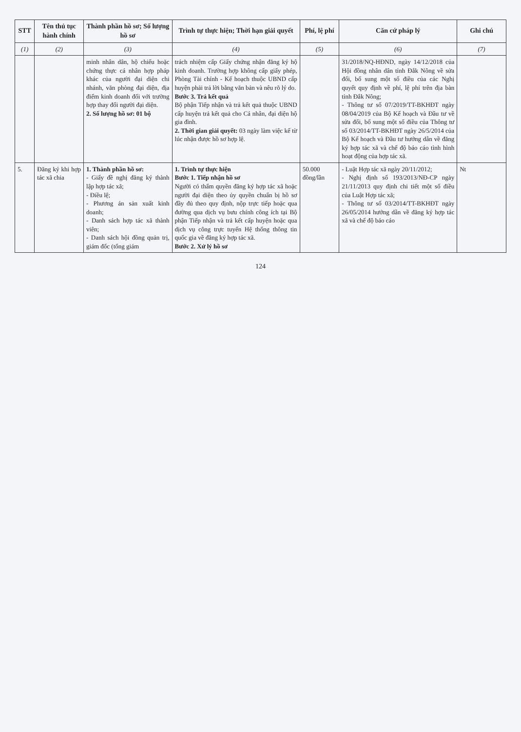| STT | Tên thủ tục hành chính | Thành phần hồ sơ; Số lượng hồ sơ | Trình tự thực hiện; Thời hạn giải quyết | Phí, lệ phí | Căn cứ pháp lý | Ghi chú |
| --- | --- | --- | --- | --- | --- | --- |
| (1) | (2) | (3) | (4) | (5) | (6) | (7) |
| | | minh nhân dân, hộ chiếu hoặc chứng thực cá nhân hợp pháp khác của người đại diện chi nhánh, văn phòng đại diện, địa điểm kinh doanh đối với trường hợp thay đổi người đại diện. 2. Số lượng hồ sơ: 01 bộ | trách nhiệm cấp Giấy chứng nhận đăng ký hộ kinh doanh. Trường hợp không cấp giấy phép, Phòng Tài chính - Kế hoạch thuộc UBND cấp huyện phải trả lời bằng văn bản và nêu rõ lý do. Bước 3. Trả kết quả Bộ phận Tiếp nhận và trả kết quả thuộc UBND cấp huyện trả kết quả cho Cá nhân, đại diện hộ gia đình. 2. Thời gian giải quyết: 03 ngày làm việc kể từ lúc nhận được hồ sơ hợp lệ. | | 31/2018/NQ-HĐND, ngày 14/12/2018 của Hội đồng nhân dân tỉnh Đắk Nông về sửa đổi, bổ sung một số điều của các Nghị quyết quy định về phí, lệ phí trên địa bàn tỉnh Đắk Nông; - Thông tư số 07/2019/TT-BKHĐT ngày 08/04/2019 của Bộ Kế hoạch và Đầu tư về sửa đổi, bổ sung một số điều của Thông tư số 03/2014/TT-BKHĐT ngày 26/5/2014 của Bộ Kế hoạch và Đầu tư hướng dẫn về đăng ký hợp tác xã và chế độ báo cáo tình hình hoạt động của hợp tác xã. | |
| 5. | Đăng ký khi hợp tác xã chia | 1. Thành phần hồ sơ: - Giấy đề nghị đăng ký thành lập hợp tác xã; - Điều lệ; - Phương án sản xuất kinh doanh; - Danh sách hợp tác xã thành viên; - Danh sách hội đồng quản trị, giám đốc (tổng giám | 1. Trình tự thực hiện Bước 1. Tiếp nhận hồ sơ Người có thẩm quyền đăng ký hợp tác xã hoặc người đại diện theo ủy quyền chuẩn bị hồ sơ đầy đủ theo quy định, nộp trực tiếp hoặc qua đường qua dịch vụ bưu chính công ích tại Bộ phận Tiếp nhận và trả kết cấp huyện hoặc qua dịch vụ công trực tuyến Hệ thống thông tin quốc gia về đăng ký hợp tác xã. Bước 2. Xử lý hồ sơ | 50.000 đồng/lần | - Luật Hợp tác xã ngày 20/11/2012; - Nghị định số 193/2013/NĐ-CP ngày 21/11/2013 quy định chi tiết một số điều của Luật Hợp tác xã; - Thông tư số 03/2014/TT-BKHĐT ngày 26/05/2014 hướng dẫn về đăng ký hợp tác xã và chế độ báo cáo | Nt |
124